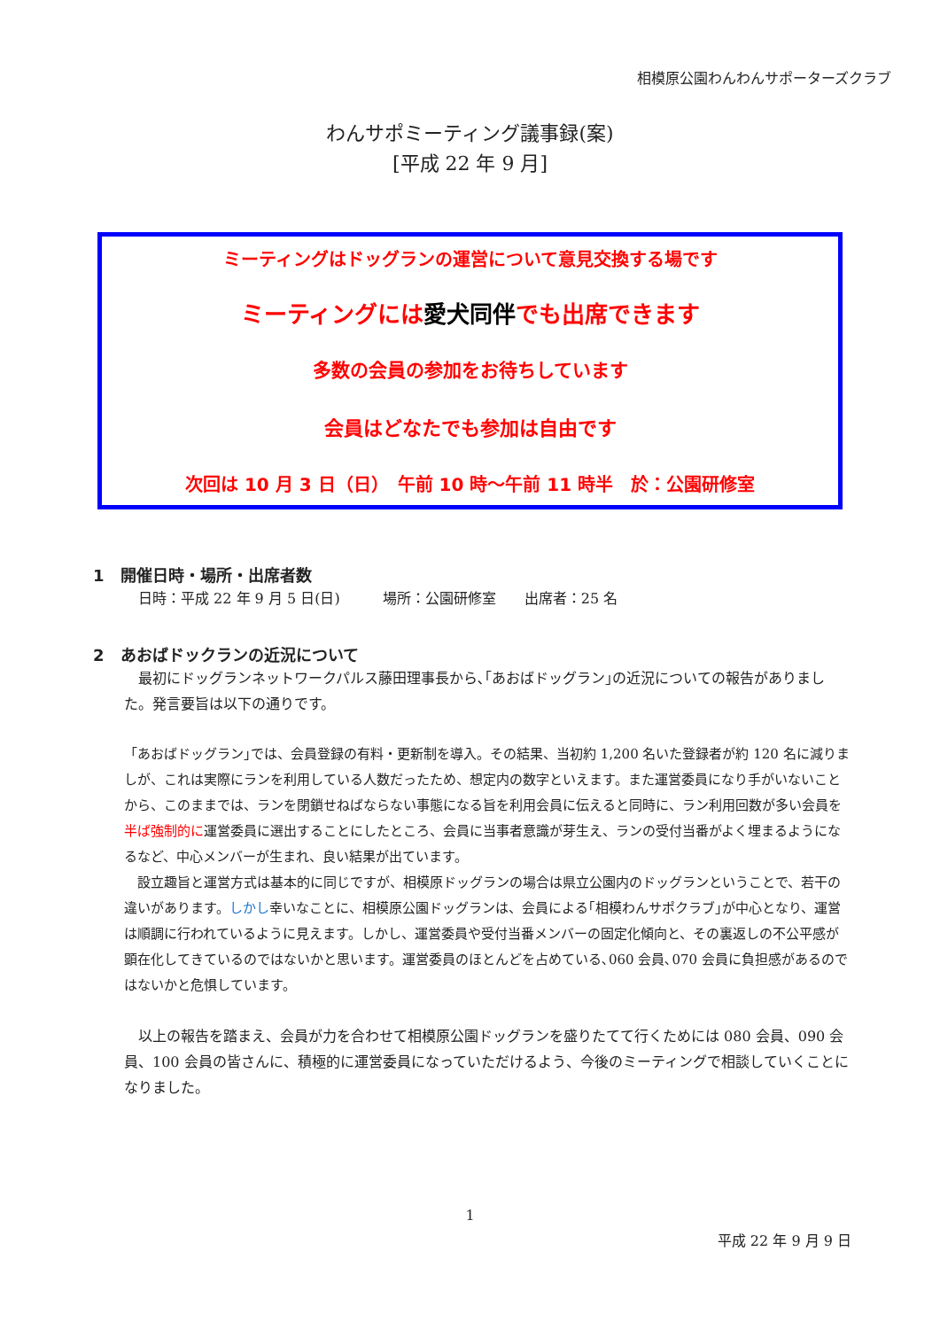相模原公園わんわんサポーターズクラブ
わんサポミーティング議事録(案)
[平成 22 年 9 月]
ミーティングはドッグランの運営について意見交換する場です
ミーティングには愛犬同伴でも出席できます
多数の会員の参加をお待ちしています
会員はどなたでも参加は自由です
次回は 10 月 3 日（日）　午前 10 時～午前 11 時半　於：公園研修室
1　開催日時・場所・出席者数
　日時：平成 22 年 9 月 5 日(日)　　　場所：公園研修室　　出席者：25 名
2　あおばドックランの近況について
　最初にドッグランネットワークパルス藤田理事長から､｢あおばドッグラン｣の近況についての報告がありました。発言要旨は以下の通りです。
「あおばドッグラン｣では、会員登録の有料・更新制を導入。その結果、当初約 1,200 名いた登録者が約 120 名に減りましが、これは実際にランを利用している人数だったため、想定内の数字といえます。また運営委員になり手がいないことから、このままでは、ランを閉鎖せねばならない事態になる旨を利用会員に伝えると同時に、ラン利用回数が多い会員を半ば強制的に運営委員に選出することにしたところ、会員に当事者意識が芽生え、ランの受付当番がよく埋まるようになるなど、中心メンバーが生まれ、良い結果が出ています。
　設立趣旨と運営方式は基本的に同じですが、相模原ドッグランの場合は県立公園内のドッグランということで、若干の違いがあります。しかし幸いなことに、相模原公園ドッグランは、会員による｢相模わんサポクラブ｣が中心となり、運営は順調に行われているように見えます。しかし、運営委員や受付当番メンバーの固定化傾向と、その裏返しの不公平感が顕在化してきているのではないかと思います。運営委員のほとんどを占めている､060 会員､070 会員に負担感があるのではないかと危惧しています。
　以上の報告を踏まえ、会員が力を合わせて相模原公園ドッグランを盛りたてて行くためには 080 会員、090 会員、100 会員の皆さんに、積極的に運営委員になっていただけるよう、今後のミーティングで相談していくことになりました。
1
平成 22 年 9 月 9 日